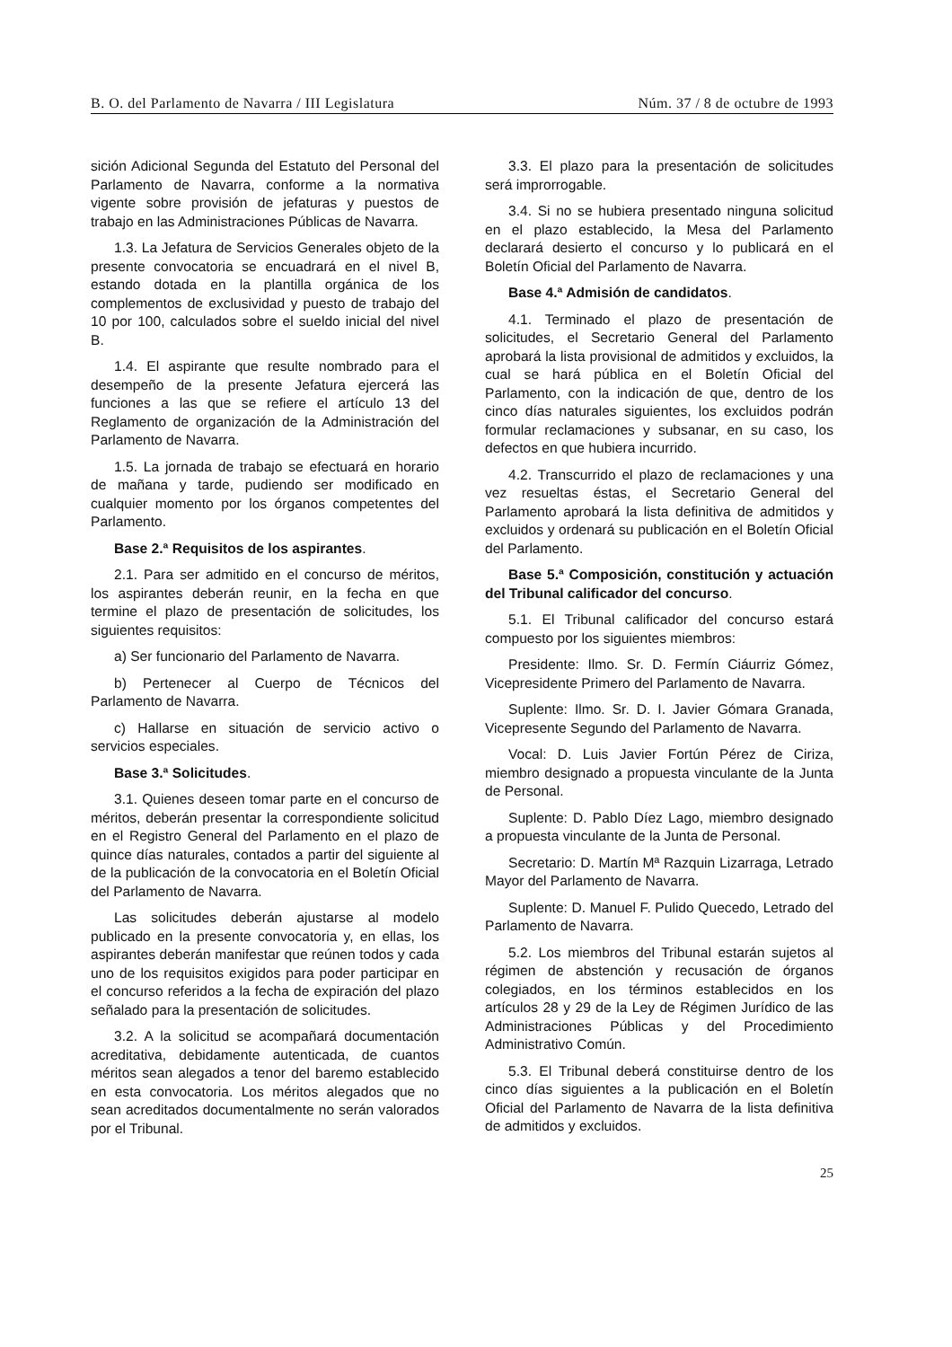B. O. del Parlamento de Navarra / III Legislatura Núm. 37 / 8 de octubre de 1993
sición Adicional Segunda del Estatuto del Personal del Parlamento de Navarra, conforme a la normativa vigente sobre provisión de jefaturas y puestos de trabajo en las Administraciones Públicas de Navarra.
1.3. La Jefatura de Servicios Generales objeto de la presente convocatoria se encuadrará en el nivel B, estando dotada en la plantilla orgánica de los complementos de exclusividad y puesto de trabajo del 10 por 100, calculados sobre el sueldo inicial del nivel B.
1.4. El aspirante que resulte nombrado para el desempeño de la presente Jefatura ejercerá las funciones a las que se refiere el artículo 13 del Reglamento de organización de la Administración del Parlamento de Navarra.
1.5. La jornada de trabajo se efectuará en horario de mañana y tarde, pudiendo ser modificado en cualquier momento por los órganos competentes del Parlamento.
Base 2.ª Requisitos de los aspirantes.
2.1. Para ser admitido en el concurso de méritos, los aspirantes deberán reunir, en la fecha en que termine el plazo de presentación de solicitudes, los siguientes requisitos:
a) Ser funcionario del Parlamento de Navarra.
b) Pertenecer al Cuerpo de Técnicos del Parlamento de Navarra.
c) Hallarse en situación de servicio activo o servicios especiales.
Base 3.ª Solicitudes.
3.1. Quienes deseen tomar parte en el concurso de méritos, deberán presentar la correspondiente solicitud en el Registro General del Parlamento en el plazo de quince días naturales, contados a partir del siguiente al de la publicación de la convocatoria en el Boletín Oficial del Parlamento de Navarra.
Las solicitudes deberán ajustarse al modelo publicado en la presente convocatoria y, en ellas, los aspirantes deberán manifestar que reúnen todos y cada uno de los requisitos exigidos para poder participar en el concurso referidos a la fecha de expiración del plazo señalado para la presentación de solicitudes.
3.2. A la solicitud se acompañará documentación acreditativa, debidamente autenticada, de cuantos méritos sean alegados a tenor del baremo establecido en esta convocatoria. Los méritos alegados que no sean acreditados documentalmente no serán valorados por el Tribunal.
3.3. El plazo para la presentación de solicitudes será improrrogable.
3.4. Si no se hubiera presentado ninguna solicitud en el plazo establecido, la Mesa del Parlamento declarará desierto el concurso y lo publicará en el Boletín Oficial del Parlamento de Navarra.
Base 4.ª Admisión de candidatos.
4.1. Terminado el plazo de presentación de solicitudes, el Secretario General del Parlamento aprobará la lista provisional de admitidos y excluidos, la cual se hará pública en el Boletín Oficial del Parlamento, con la indicación de que, dentro de los cinco días naturales siguientes, los excluidos podrán formular reclamaciones y subsanar, en su caso, los defectos en que hubiera incurrido.
4.2. Transcurrido el plazo de reclamaciones y una vez resueltas éstas, el Secretario General del Parlamento aprobará la lista definitiva de admitidos y excluidos y ordenará su publicación en el Boletín Oficial del Parlamento.
Base 5.ª Composición, constitución y actuación del Tribunal calificador del concurso.
5.1. El Tribunal calificador del concurso estará compuesto por los siguientes miembros:
Presidente: Ilmo. Sr. D. Fermín Ciáurriz Gómez, Vicepresidente Primero del Parlamento de Navarra.
Suplente: Ilmo. Sr. D. I. Javier Gómara Granada, Vicepresente Segundo del Parlamento de Navarra.
Vocal: D. Luis Javier Fortún Pérez de Ciriza, miembro designado a propuesta vinculante de la Junta de Personal.
Suplente: D. Pablo Díez Lago, miembro designado a propuesta vinculante de la Junta de Personal.
Secretario: D. Martín Mª Razquin Lizarraga, Letrado Mayor del Parlamento de Navarra.
Suplente: D. Manuel F. Pulido Quecedo, Letrado del Parlamento de Navarra.
5.2. Los miembros del Tribunal estarán sujetos al régimen de abstención y recusación de órganos colegiados, en los términos establecidos en los artículos 28 y 29 de la Ley de Régimen Jurídico de las Administraciones Públicas y del Procedimiento Administrativo Común.
5.3. El Tribunal deberá constituirse dentro de los cinco días siguientes a la publicación en el Boletín Oficial del Parlamento de Navarra de la lista definitiva de admitidos y excluidos.
25